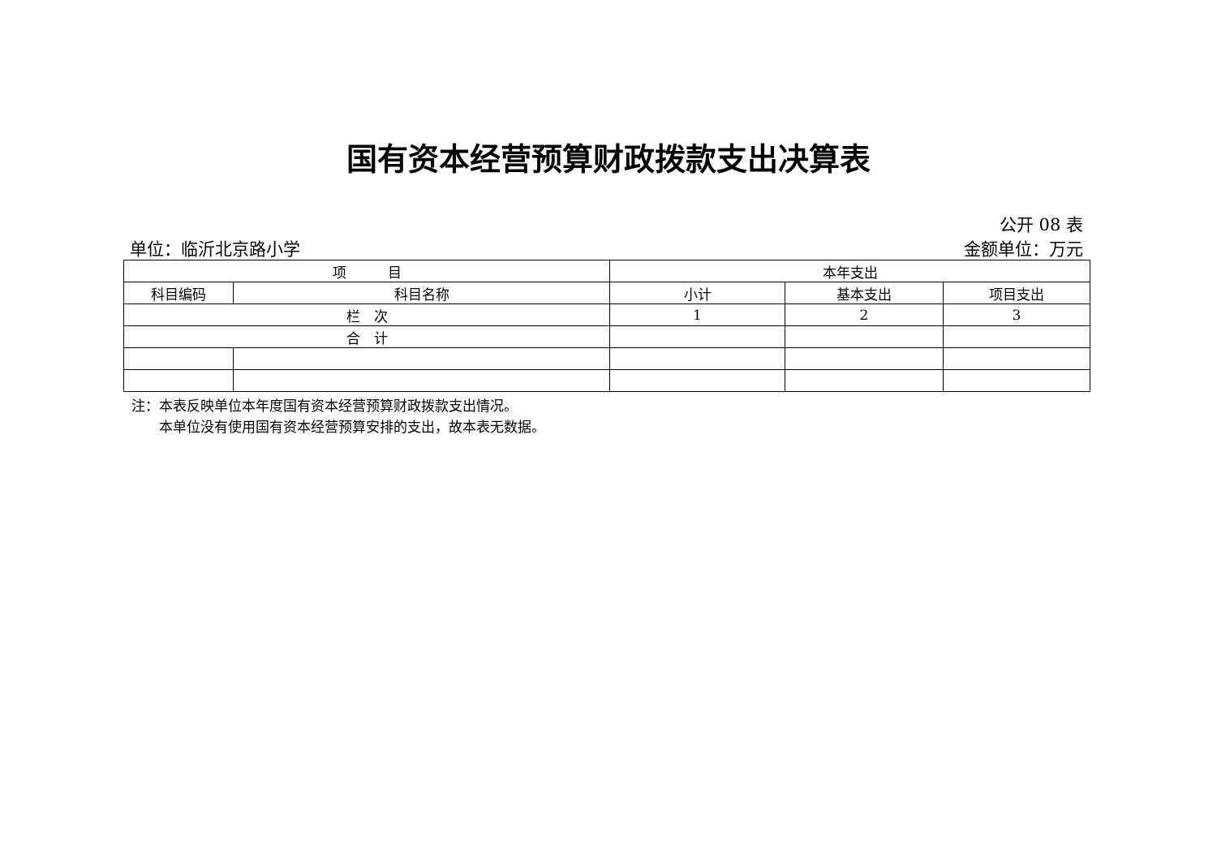国有资本经营预算财政拨款支出决算表
公开 08 表
单位：临沂北京路小学 金额单位：万元
| 项 目 | | 本年支出 | | |
| --- | --- | --- | --- | --- |
| 科目编码 | 科目名称 | 小计 | 基本支出 | 项目支出 |
| 栏 次 | | 1 | 2 | 3 |
| 合 计 | | | | |
注：本表反映单位本年度国有资本经营预算财政拨款支出情况。
　　本单位没有使用国有资本经营预算安排的支出，故本表无数据。